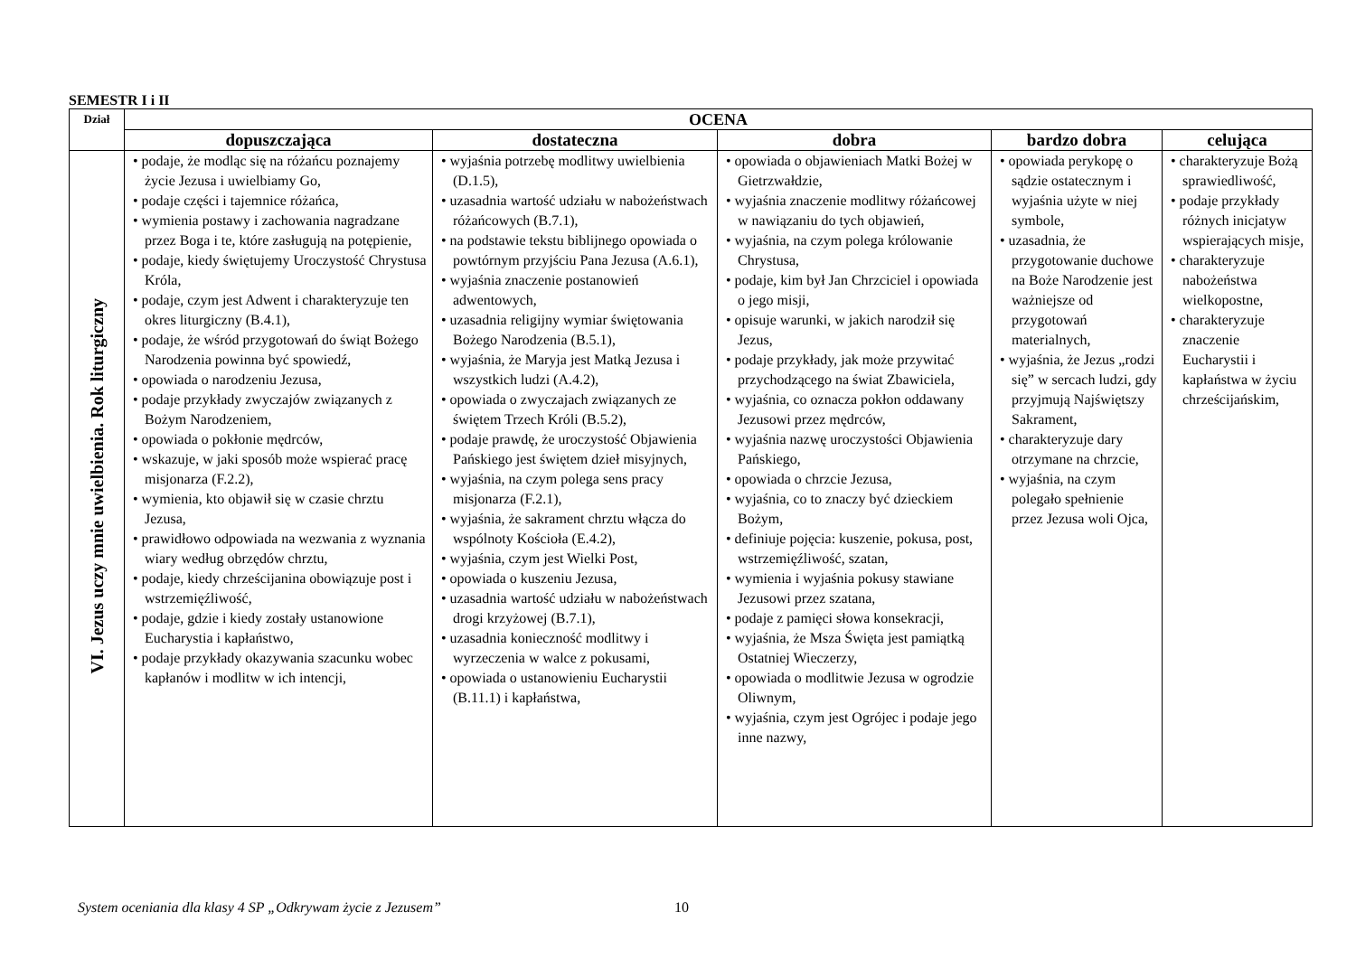SEMESTR I i II
| Dział | OCENA | | | | |
| --- | --- | --- | --- | --- | --- |
| | dopuszczająca | dostateczna | dobra | bardzo dobra | celująca |
| VI. Jezus uczy mnie uwielbienia. Rok liturgiczny | • podaje, że modląc się na różańcu poznajemy życie Jezusa i uwielbiamy Go, • podaje części i tajemnice różańca, • wymienia postawy i zachowania nagradzane przez Boga i te, które zasługują na potępienie, • podaje, kiedy świętujemy Uroczystość Chrystusa Króla, • podaje, czym jest Adwent i charakteryzuje ten okres liturgiczny (B.4.1), • podaje, że wśród przygotowań do świąt Bożego Narodzenia powinna być spowiedź, • opowiada o narodzeniu Jezusa, • podaje przykłady zwyczajów związanych z Bożym Narodzeniem, • opowiada o pokłonie mędrców, • wskazuje, w jaki sposób może wspierać pracę misjonarza (F.2.2), • wymienia, kto objawił się w czasie chrztu Jezusa, • prawidłowo odpowiada na wezwania z wyznania wiary według obrzędów chrztu, • podaje, kiedy chrześcijanina obowiązuje post i wstrzemięźliwość, • podaje, gdzie i kiedy zostały ustanowione Eucharystia i kapłaństwo, • podaje przykłady okazywania szacunku wobec kapłanów i modlitw w ich intencji, | • wyjaśnia potrzebę modlitwy uwielbienia (D.1.5), • uzasadnia wartość udziału w nabożeństwach różańcowych (B.7.1), • na podstawie tekstu biblijnego opowiada o powtórnym przyjściu Pana Jezusa (A.6.1), • wyjaśnia znaczenie postanowień adwentowych, • uzasadnia religijny wymiar świętowania Bożego Narodzenia (B.5.1), • wyjaśnia, że Maryja jest Matką Jezusa i wszystkich ludzi (A.4.2), • opowiada o zwyczajach związanych ze świętem Trzech Króli (B.5.2), • podaje prawdę, że uroczystość Objawienia Pańskiego jest świętem dzieł misyjnych, • wyjaśnia, na czym polega sens pracy misjonarza (F.2.1), • wyjaśnia, że sakrament chrztu włącza do wspólnoty Kościoła (E.4.2), • wyjaśnia, czym jest Wielki Post, • opowiada o kuszeniu Jezusa, • uzasadnia wartość udziału w nabożeństwach drogi krzyżowej (B.7.1), • uzasadnia konieczność modlitwy i wyrzeczenia w walce z pokusami, • opowiada o ustanowieniu Eucharystii (B.11.1) i kapłaństwa, | • opowiada o objawieniach Matki Bożej w Gietrzwałdzie, • wyjaśnia znaczenie modlitwy różańcowej w nawiązaniu do tych objawień, • wyjaśnia, na czym polega królowanie Chrystusa, • podaje, kim był Jan Chrzciciel i opowiada o jego misji, • opisuje warunki, w jakich narodził się Jezus, • podaje przykłady, jak może przywitać przychodzącego na świat Zbawiciela, • wyjaśnia, co oznacza pokłon oddawany Jezusowi przez mędrców, • wyjaśnia nazwę uroczystości Objawienia Pańskiego, • opowiada o chrzcie Jezusa, • wyjaśnia, co to znaczy być dzieckiem Bożym, • definiuje pojęcia: kuszenie, pokusa, post, wstrzemięźliwość, szatan, • wymienia i wyjaśnia pokusy stawiane Jezusowi przez szatana, • podaje z pamięci słowa konsekracji, • wyjaśnia, że Msza Święta jest pamiątką Ostatniej Wieczerzy, • opowiada o modlitwie Jezusa w ogrodzie Oliwnym, • wyjaśnia, czym jest Ogrójec i podaje jego inne nazwy, | • opowiada perykopę o sądzie ostatecznym i wyjaśnia użyte w niej symbole, • uzasadnia, że przygotowanie duchowe na Boże Narodzenie jest ważniejsze od przygotowań materialnych, • wyjaśnia, że Jezus „rodzi się” w sercach ludzi, gdy przyjmują Najświętszy Sakrament, • charakteryzuje dary otrzymane na chrzcie, • wyjaśnia, na czym polegało spełnienie przez Jezusa woli Ojca, | • charakteryzuje Bożą sprawiedliwość, • podaje przykłady różnych inicjatyw wspierających misje, • charakteryzuje nabożeństwa wielkopostne, • charakteryzuje znaczenie Eucharystii i kapłaństwa w życiu chrześcijańskim, |
System oceniania dla klasy 4 SP „Odkrywam życie z Jezusem” 10